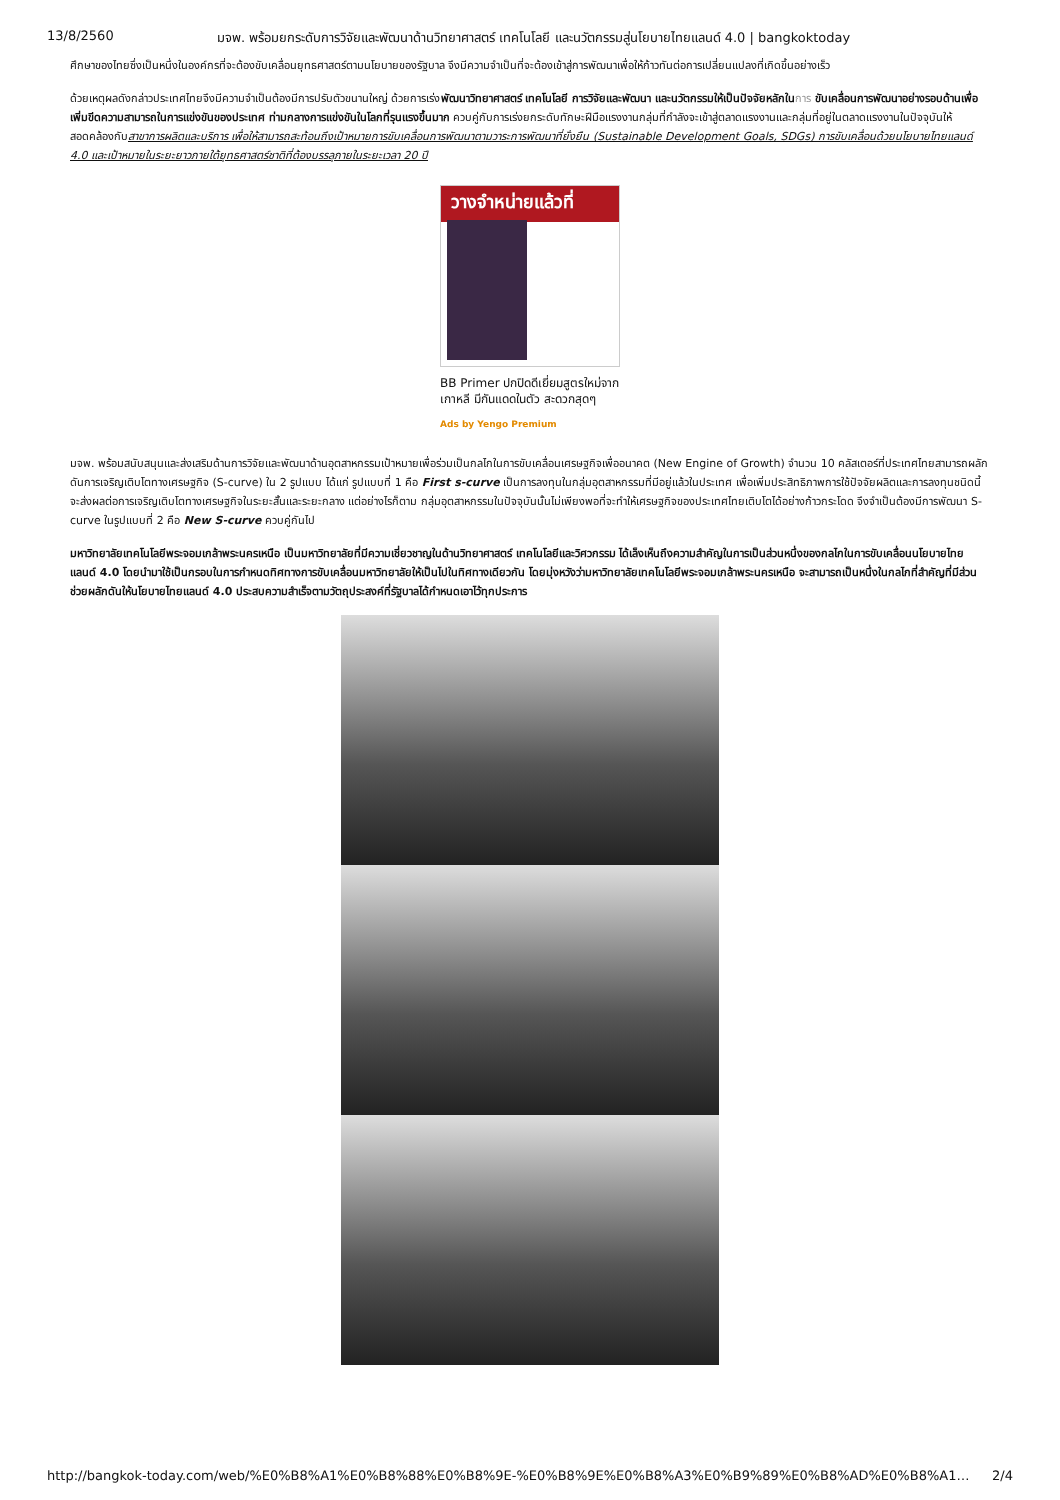13/8/2560 มจพ. พร้อมยกระดับการวิจัยและพัฒนาด้านวิทยาศาสตร์ เทคโนโลยี และนวัตกรรมสู่นโยบายไทยแลนด์ 4.0 | bangkoktoday
ศึกษาของไทยซึ่งเป็นหนึ่งในองค์กรที่จะต้องขับเคลื่อนยุทธศาสตร์ตามนโยบายของรัฐบาล จึงมีความจำเป็นที่จะต้องเข้าสู่การพัฒนาเพื่อให้ก้าวทันต่อการเปลี่ยนแปลงที่เกิดขึ้นอย่างเร็ว
ด้วยเหตุผลดังกล่าวประเทศไทยจึงมีความจำเป็นต้องมีการปรับตัวขนานใหญ่ ด้วยการเร่งพัฒนาวิทยาศาสตร์ เทคโนโลยี การวิจัยและพัฒนา และนวัตกรรมให้เป็นปัจจัยหลักใน การ ขับเคลื่อนการพัฒนาอย่างรอบด้านเพื่อเพิ่มขีดความสามารถในการแข่งขันของประเทศ ท่ามกลางการแข่งขันในโลกที่รุนแรงขึ้นมาก ควบคู่กับการเร่งยกระดับทักษะฝีมือแรงงานกลุ่มที่กำลังจะเข้าสู่ตลาดแรงงานและกลุ่มที่อยู่ในตลาดแรงงานในปัจจุบันให้สอดคล้องกับสาขาการผลิตและบริการ เพื่อให้สามารถสะท้อนถึงเป้าหมายการขับเคลื่อนการพัฒนาตามวาระการพัฒนาที่ยั่งยืน (Sustainable Development Goals, SDGs) การขับเคลื่อนด้วยนโยบายไทยแลนด์ 4.0 และเป้าหมายในระยะยาวภายใต้ยุทธศาสตร์ชาติที่ต้องบรรลุภายในระยะเวลา 20 ปี
วางจำหน่ายแล้วที่
BB Primer ปกปิดดีเยี่ยมสูตรใหม่จากเกาหลี มีกันแดดในตัว สะดวกสุดๆ
Ads by Yengo Premium
มจพ. พร้อมสนับสนุนและส่งเสริมด้านการวิจัยและพัฒนาด้านอุตสาหกรรมเป้าหมายเพื่อร่วมเป็นกลไกในการขับเคลื่อนเศรษฐกิจเพื่ออนาคต (New Engine of Growth) จำนวน 10 คลัสเตอร์ที่ประเทศไทยสามารถผลักดันการเจริญเติบโตทางเศรษฐกิจ (S-curve) ใน 2 รูปแบบ ได้แก่ รูปแบบที่ 1 คือ First s-curve เป็นการลงทุนในกลุ่มอุตสาหกรรมที่มีอยู่แล้วในประเทศ เพื่อเพิ่มประสิทธิภาพการใช้ปัจจัยผลิตและการลงทุนชนิดนี้จะส่งผลต่อการเจริญเติบโตทางเศรษฐกิจในระยะสั้นและระยะกลาง แต่อย่างไรก็ตาม กลุ่มอุตสาหกรรมในปัจจุบันนั้นไม่เพียงพอที่จะทำให้เศรษฐกิจของประเทศไทยเติบโตได้อย่างก้าวกระโดด จึงจำเป็นต้องมีการพัฒนา S-curve ในรูปแบบที่ 2 คือ New S-curve ควบคู่กันไป
มหาวิทยาลัยเทคโนโลยีพระจอมเกล้าพระนครเหนือ เป็นมหาวิทยาลัยที่มีความเชี่ยวชาญในด้านวิทยาศาสตร์ เทคโนโลยีและวิศวกรรม ได้เล็งเห็นถึงความสำคัญในการเป็นส่วนหนึ่งของกลไกในการขับเคลื่อนนโยบายไทยแลนด์ 4.0 โดยนำมาใช้เป็นกรอบในการกำหนดทิศทางการขับเคลื่อนมหาวิทยาลัยให้เป็นไปในทิศทางเดียวกัน โดยมุ่งหวังว่ามหาวิทยาลัยเทคโนโลยีพระจอมเกล้าพระนครเหนือ จะสามารถเป็นหนึ่งในกลไกที่สำคัญที่มีส่วนช่วยผลักดันให้นโยบายไทยแลนด์ 4.0 ประสบความสำเร็จตามวัตถุประสงค์ที่รัฐบาลได้กำหนดเอาไว้ทุกประการ
http://bangkok-today.com/web/%E0%B8%A1%E0%B8%88%E0%B8%9E-%E0%B8%9E%E0%B8%A3%E0%B9%89%E0%B8%AD%E0%B8%A1… 2/4